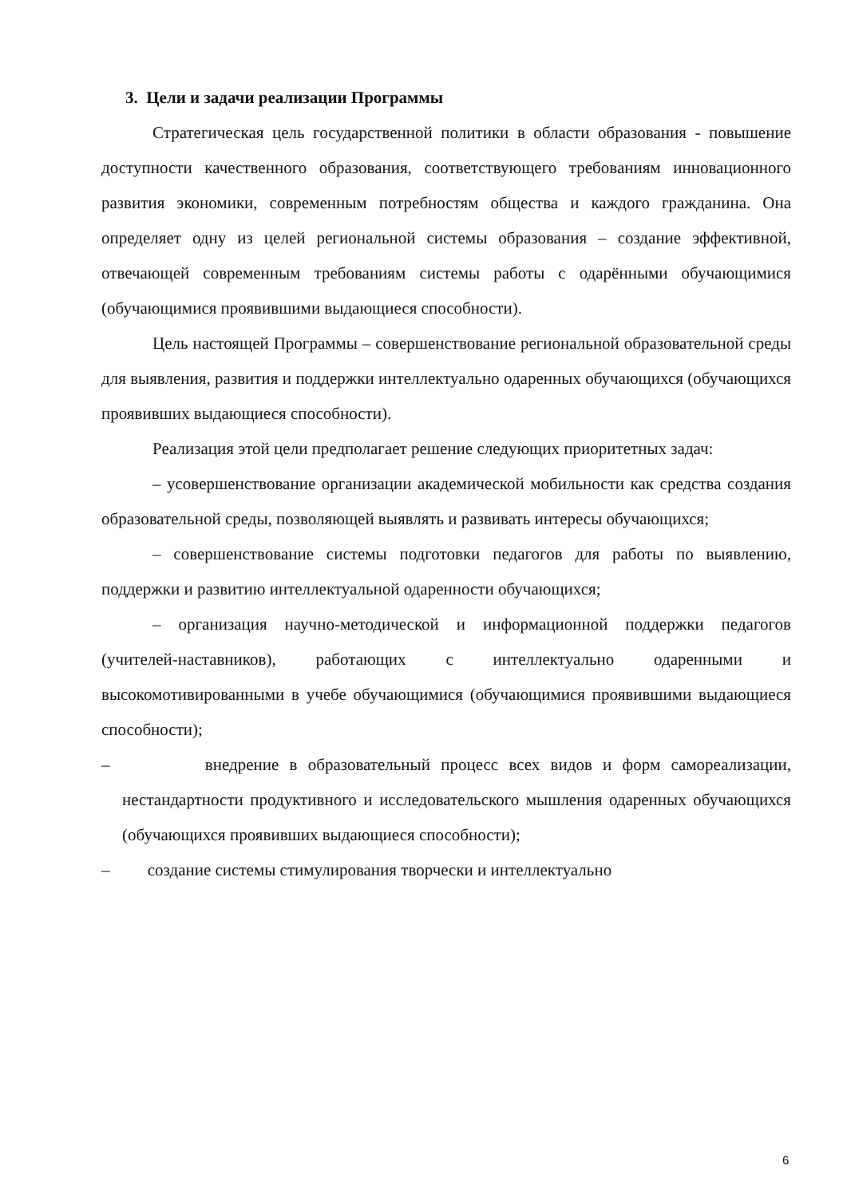3. Цели и задачи реализации Программы
Стратегическая цель государственной политики в области образования - повышение доступности качественного образования, соответствующего требованиям инновационного развития экономики, современным потребностям общества и каждого гражданина. Она определяет одну из целей региональной системы образования – создание эффективной, отвечающей современным требованиям системы работы с одарёнными обучающимися (обучающимися проявившими выдающиеся способности).
Цель настоящей Программы – совершенствование региональной образовательной среды для выявления, развития и поддержки интеллектуально одаренных обучающихся (обучающихся проявивших выдающиеся способности).
Реализация этой цели предполагает решение следующих приоритетных задач:
– усовершенствование организации академической мобильности как средства создания образовательной среды, позволяющей выявлять и развивать интересы обучающихся;
– совершенствование системы подготовки педагогов для работы по выявлению, поддержки и развитию интеллектуальной одаренности обучающихся;
– организация научно-методической и информационной поддержки педагогов (учителей-наставников), работающих с интеллектуально одаренными и высокомотивированными в учебе обучающимися (обучающимися проявившими выдающиеся способности);
– внедрение в образовательный процесс всех видов и форм самореализации, нестандартности продуктивного и исследовательского мышления одаренных обучающихся (обучающихся проявивших выдающиеся способности);
– создание системы стимулирования творчески и интеллектуально
6